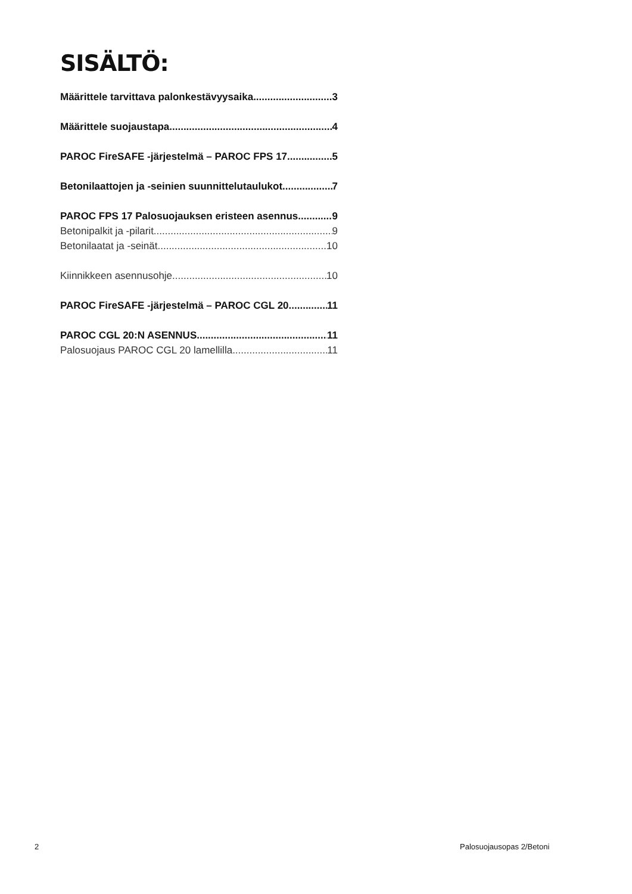SISÄLTÖ:
Määrittele tarvittava palonkestävyysaika 3
Määrittele suojaustapa 4
PAROC FireSAFE -järjestelmä – PAROC FPS 17 5
Betonilaattojen ja -seinien suunnittelutaulukot 7
PAROC FPS 17 Palosuojauksen eristeen asennus 9
Betonipalkit ja -pilarit 9
Betonilaatat ja -seinät 10
Kiinnikkeen asennusohje 10
PAROC FireSAFE -järjestelmä – PAROC CGL 20 11
PAROC CGL 20:N ASENNUS 11
Palosuojaus PAROC CGL 20 lamellilla 11
2 Palosuojausopas 2/Betoni